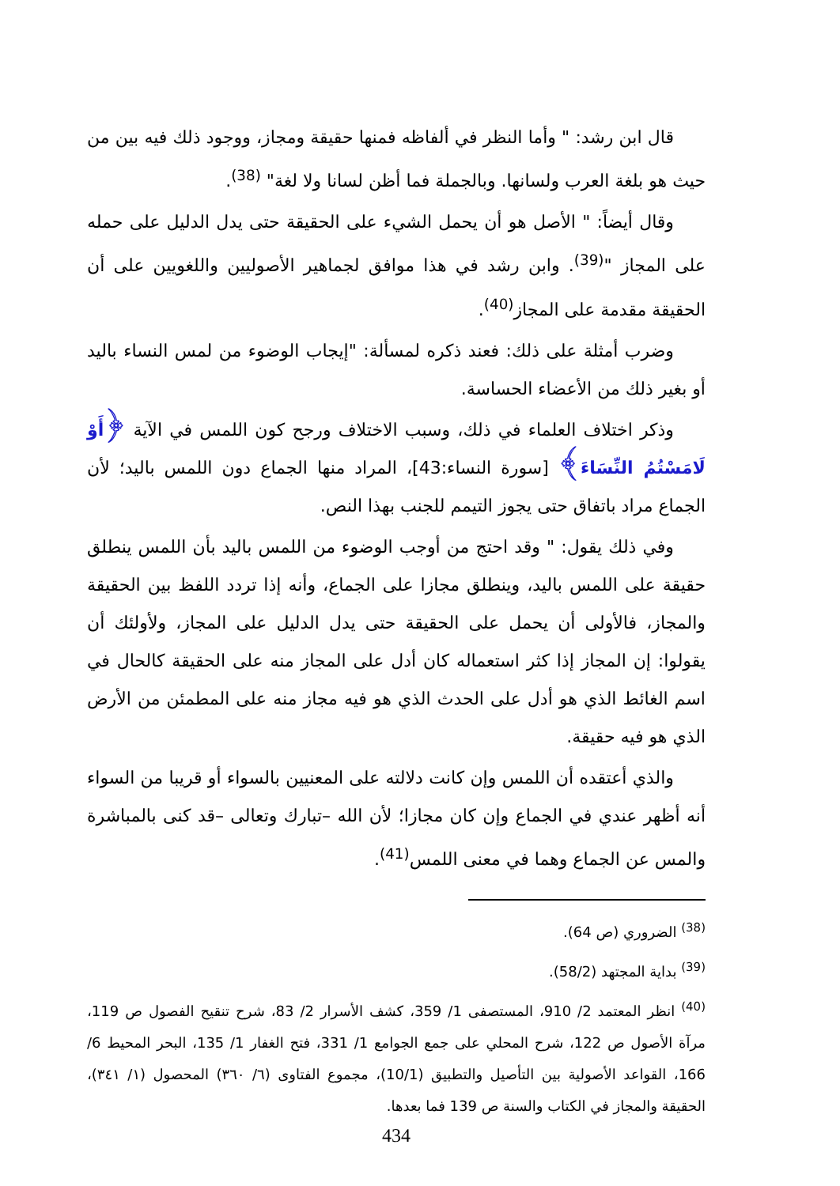قال ابن رشد: " وأما النظر في ألفاظه فمنها حقيقة ومجاز، ووجود ذلك فيه بين من حيث هو بلغة العرب ولسانها. وبالجملة فما أظن لسانا ولا لغة" <sup>(38)</sup>.
وقال أيضاً: " الأصل هو أن يحمل الشيء على الحقيقة حتى يدل الدليل على حمله على المجاز "<sup>(39)</sup>. وابن رشد في هذا موافق لجماهير الأصوليين واللغويين على أن الحقيقة مقدمة على المجاز<sup>(40)</sup>.
وضرب أمثلة على ذلك: فعند ذكره لمسألة: "إيجاب الوضوء من لمس النساء باليد أو بغير ذلك من الأعضاء الحساسة.
وذكر اختلاف العلماء في ذلك، وسبب الاختلاف ورجح كون اللمس في الآية ﴿أَوْ لَامَسْتُمُ النِّسَاءَ﴾ [سورة النساء:43]، المراد منها الجماع دون اللمس باليد؛ لأن الجماع مراد باتفاق حتى يجوز التيمم للجنب بهذا النص.
وفي ذلك يقول: " وقد احتج من أوجب الوضوء من اللمس باليد بأن اللمس ينطلق حقيقة على اللمس باليد، وينطلق مجازا على الجماع، وأنه إذا تردد اللفظ بين الحقيقة والمجاز، فالأولى أن يحمل على الحقيقة حتى يدل الدليل على المجاز، ولأولئك أن يقولوا: إن المجاز إذا كثر استعماله كان أدل على المجاز منه على الحقيقة كالحال في اسم الغائط الذي هو أدل على الحدث الذي هو فيه مجاز منه على المطمئن من الأرض الذي هو فيه حقيقة.
والذي أعتقده أن اللمس وإن كانت دلالته على المعنيين بالسواء أو قريبا من السواء أنه أظهر عندي في الجماع وإن كان مجازا؛ لأن الله –تبارك وتعالى –قد كنى بالمباشرة والمس عن الجماع وهما في معنى اللمس<sup>(41)</sup>.
<sup>(38)</sup> الضروري (ص 64).
<sup>(39)</sup> بداية المجتهد (58/2).
<sup>(40)</sup> انظر المعتمد 2/ 910، المستصفى 1/ 359، كشف الأسرار 2/ 83، شرح تنقيح الفصول ص 119، مرآة الأصول ص 122، شرح المحلي على جمع الجوامع 1/ 331، فتح الغفار 1/ 135، البحر المحيط 6/ 166، القواعد الأصولية بين التأصيل والتطبيق (10/1)، مجموع الفتاوى (٦/ ٣٦٠) المحصول (١/ ٣٤١)، الحقيقة والمجاز في الكتاب والسنة ص 139 فما بعدها.
434